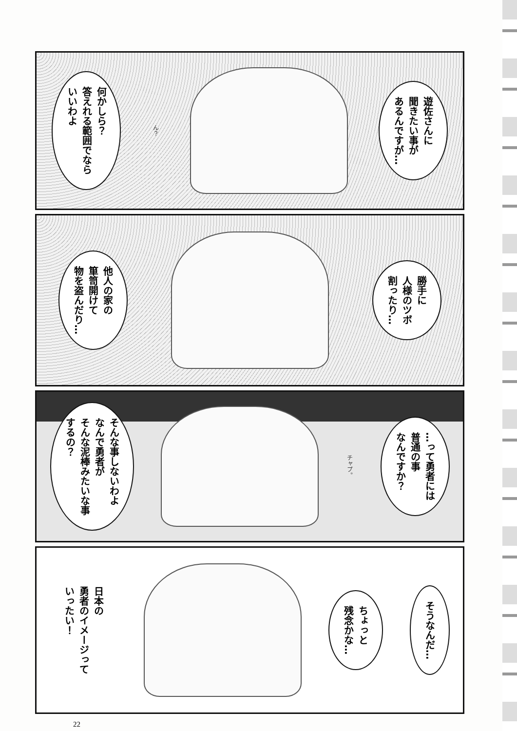遊佐さんに
聞きたい事が
あるんですが…
ん？
何かしら？
答えれる範囲でなら
いいわよ
勝手に
人様のツボ
割ったり…
他人の家の
箪笥開けて
物を盗んだり…
…って勇者には
普通の事
なんですか？
チャプ。
そんな事しないわよ
なんで勇者が
そんな泥棒みたいな事
するの？
そうなんだ…
ちょっと
残念かな…
日本の
勇者のイメージって
いったい！
22